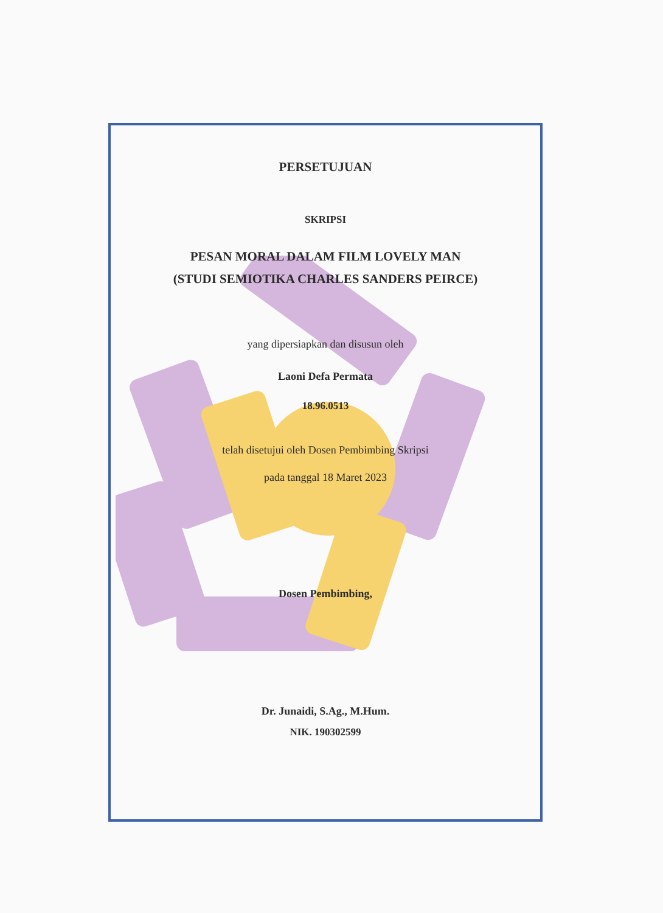PERSETUJUAN
SKRIPSI
PESAN MORAL DALAM FILM LOVELY MAN
(STUDI SEMIOTIKA CHARLES SANDERS PEIRCE)
yang dipersiapkan dan disusun oleh
Laoni Defa Permata
18.96.0513
telah disetujui oleh Dosen Pembimbing Skripsi
pada tanggal 18 Maret 2023
Dosen Pembimbing,
Dr. Junaidi, S.Ag., M.Hum.
NIK. 190302599